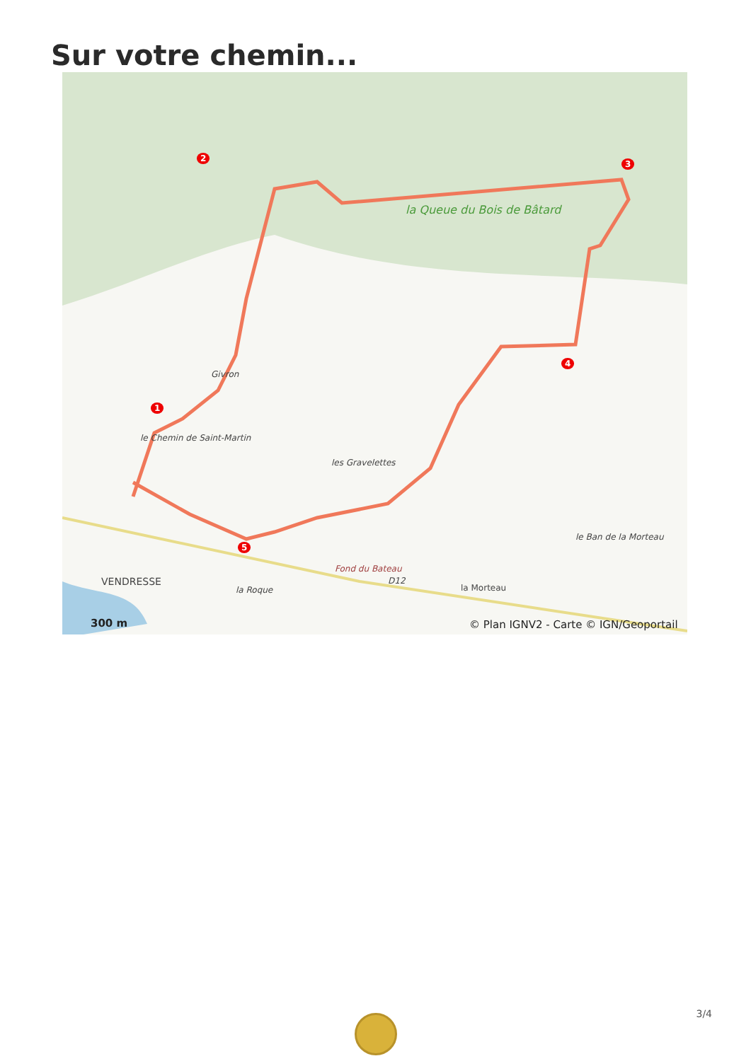Sur votre chemin...
la Queue du Bois de Bâtard
Givron
le Chemin de Saint-Martin
les Gravelettes
Fond du Bateau
le Ban de la Morteau
VENDRESSE D12
la Morteau
la Roque
2
1
3
4
5
300 m
© Plan IGNV2 - Carte © IGN/Geoportail
3/4